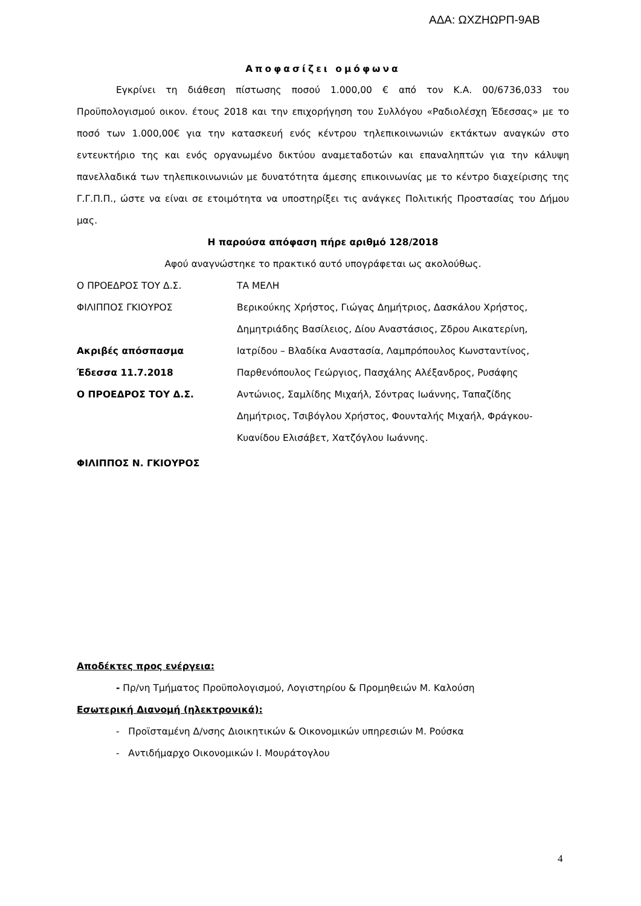ΑΔΑ: ΩΧΖΗΩΡΠ-9ΑΒ
Αποφασίζει ομόφωνα
Εγκρίνει τη διάθεση πίστωσης ποσού 1.000,00 € από τον Κ.Α. 00/6736,033 του Προϋπολογισμού οικον. έτους 2018 και την επιχορήγηση του Συλλόγου «Ραδιολέσχη Έδεσσας» με το ποσό των 1.000,00€ για την κατασκευή ενός κέντρου τηλεπικοινωνιών εκτάκτων αναγκών στο εντευκτήριο της και ενός οργανωμένο δικτύου αναμεταδοτών και επαναληπτών για την κάλυψη πανελλαδικά των τηλεπικοινωνιών με δυνατότητα άμεσης επικοινωνίας με το κέντρο διαχείρισης της Γ.Γ.Π.Π., ώστε να είναι σε ετοιμότητα να υποστηρίξει τις ανάγκες Πολιτικής Προστασίας του Δήμου μας.
Η παρούσα απόφαση πήρε αριθμό 128/2018
Αφού αναγνώστηκε το πρακτικό αυτό υπογράφεται ως ακολούθως.
Ο ΠΡΟΕΔΡΟΣ ΤΟΥ Δ.Σ. ΤΑ ΜΕΛΗ
ΦΙΛΙΠΠΟΣ ΓΚΙΟΥΡΟΣ
Ακριβές απόσπασμα
Έδεσσα 11.7.2018
Ο ΠΡΟΕΔΡΟΣ ΤΟΥ Δ.Σ.
Βερικούκης Χρήστος, Γιώγας Δημήτριος, Δασκάλου Χρήστος, Δημητριάδης Βασίλειος, Δίου Αναστάσιος, Ζδρου Αικατερίνη, Ιατρίδου – Βλαδίκα Αναστασία, Λαμπρόπουλος Κωνσταντίνος, Παρθενόπουλος Γεώργιος, Πασχάλης Αλέξανδρος, Ρυσάφης Αντώνιος, Σαμλίδης Μιχαήλ, Σόντρας Ιωάννης, Ταπαζίδης Δημήτριος, Τσιβόγλου Χρήστος, Φουνταλής Μιχαήλ, Φράγκου-Κυανίδου Ελισάβετ, Χατζόγλου Ιωάννης.
ΦΙΛΙΠΠΟΣ Ν. ΓΚΙΟΥΡΟΣ
Αποδέκτες προς ενέργεια:
- Πρ/νη Τμήματος Προϋπολογισμού, Λογιστηρίου & Προμηθειών Μ. Καλούση
Εσωτερική Διανομή (ηλεκτρονικά):
- Προϊσταμένη Δ/νσης Διοικητικών & Οικονομικών υπηρεσιών Μ. Ρούσκα
- Αντιδήμαρχο Οικονομικών Ι. Μουράτογλου
4